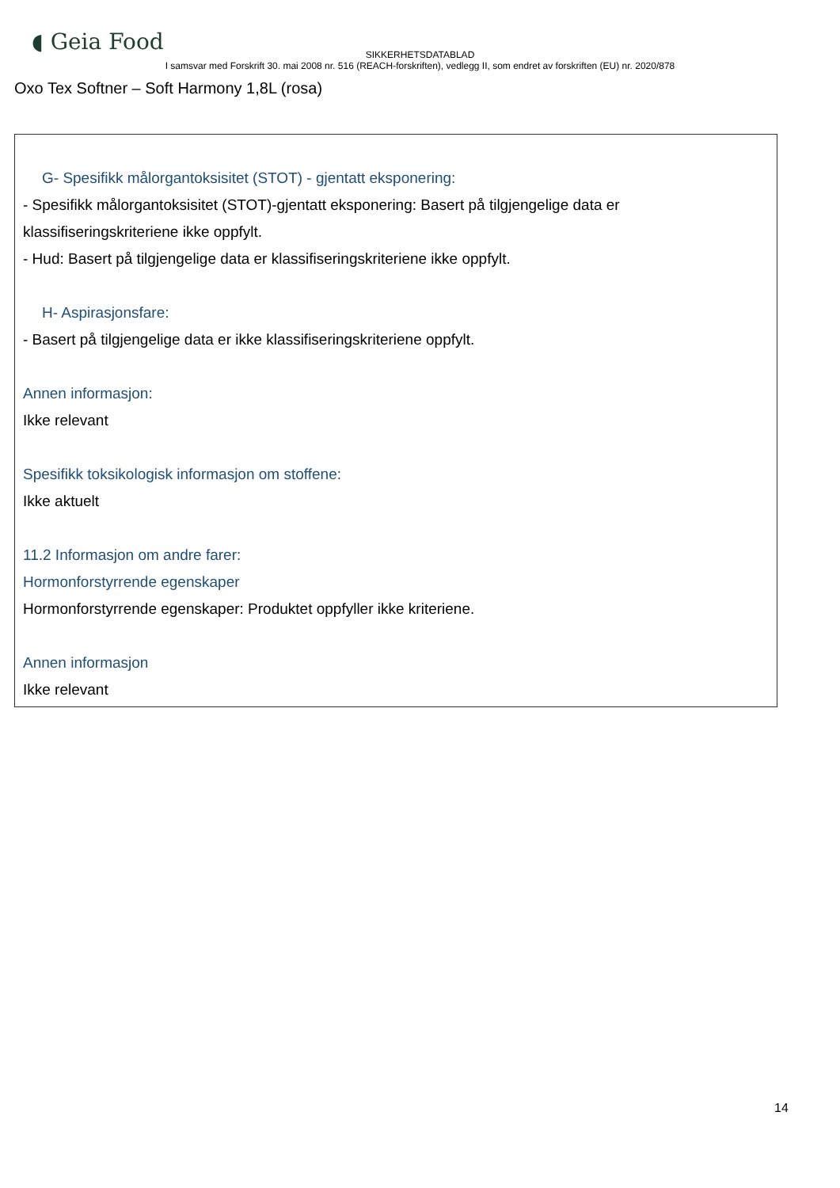◖ Geia Food
SIKKERHETSDATABLAD
I samsvar med Forskrift 30. mai 2008 nr. 516 (REACH-forskriften), vedlegg II, som endret av forskriften (EU) nr. 2020/878
Oxo Tex Softner – Soft Harmony 1,8L (rosa)
G- Spesifikk målorgantoksisitet (STOT) - gjentatt eksponering:
- Spesifikk målorgantoksisitet (STOT)-gjentatt eksponering: Basert på tilgjengelige data er klassifiseringskriteriene ikke oppfylt.
- Hud: Basert på tilgjengelige data er klassifiseringskriteriene ikke oppfylt.
H- Aspirasjonsfare:
- Basert på tilgjengelige data er ikke klassifiseringskriteriene oppfylt.
Annen informasjon:
Ikke relevant
Spesifikk toksikologisk informasjon om stoffene:
Ikke aktuelt
11.2 Informasjon om andre farer:
Hormonforstyrrende egenskaper
Hormonforstyrrende egenskaper: Produktet oppfyller ikke kriteriene.
Annen informasjon
Ikke relevant
14